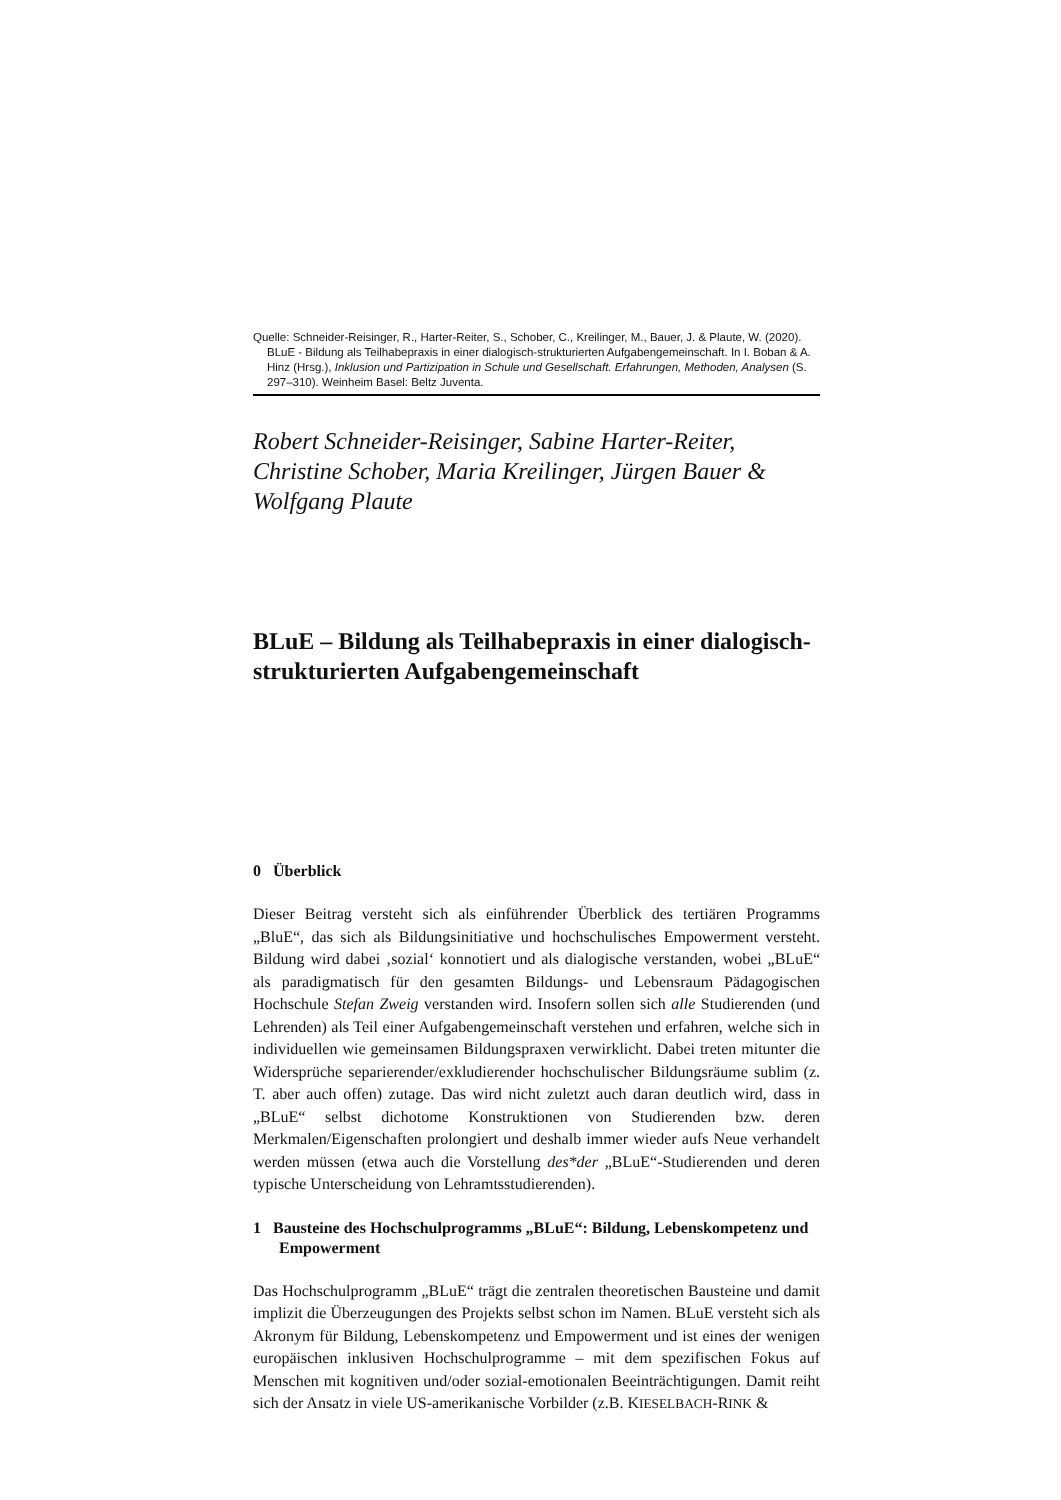Quelle: Schneider-Reisinger, R., Harter-Reiter, S., Schober, C., Kreilinger, M., Bauer, J. & Plaute, W. (2020). BLuE - Bildung als Teilhabepraxis in einer dialogisch-strukturierten Aufgabengemeinschaft. In I. Boban & A. Hinz (Hrsg.), Inklusion und Partizipation in Schule und Gesellschaft. Erfahrungen, Methoden, Analysen (S. 297–310). Weinheim Basel: Beltz Juventa.
Robert Schneider-Reisinger, Sabine Harter-Reiter, Christine Schober, Maria Kreilinger, Jürgen Bauer & Wolfgang Plaute
BLuE – Bildung als Teilhabepraxis in einer dialogisch-strukturierten Aufgabengemeinschaft
0 Überblick
Dieser Beitrag versteht sich als einführender Überblick des tertiären Programms „BluE“, das sich als Bildungsinitiative und hochschulisches Empowerment versteht. Bildung wird dabei ‚sozial‘ konnotiert und als dialogische verstanden, wobei „BLuE“ als paradigmatisch für den gesamten Bildungs- und Lebensraum Pädagogischen Hochschule Stefan Zweig verstanden wird. Insofern sollen sich alle Studierenden (und Lehrenden) als Teil einer Aufgabengemeinschaft verstehen und erfahren, welche sich in individuellen wie gemeinsamen Bildungspraxen verwirklicht. Dabei treten mitunter die Widersprüche separierender/exkludierender hochschulischer Bildungsräume sublim (z. T. aber auch offen) zutage. Das wird nicht zuletzt auch daran deutlich wird, dass in „BLuE“ selbst dichotome Konstruktionen von Studierenden bzw. deren Merkmalen/Eigenschaften prolongiert und deshalb immer wieder aufs Neue verhandelt werden müssen (etwa auch die Vorstellung des*der „BLuE“-Studierenden und deren typische Unterscheidung von Lehramtsstudierenden).
1 Bausteine des Hochschulprogramms „BLuE“: Bildung, Lebenskompetenz und Empowerment
Das Hochschulprogramm „BLuE“ trägt die zentralen theoretischen Bausteine und damit implizit die Überzeugungen des Projekts selbst schon im Namen. BLuE versteht sich als Akronym für Bildung, Lebenskompetenz und Empowerment und ist eines der wenigen europäischen inklusiven Hochschulprogramme – mit dem spezifischen Fokus auf Menschen mit kognitiven und/oder sozial-emotionalen Beeinträchtigungen. Damit reiht sich der Ansatz in viele US-amerikanische Vorbilder (z.B. KIESELBACH-RINK &